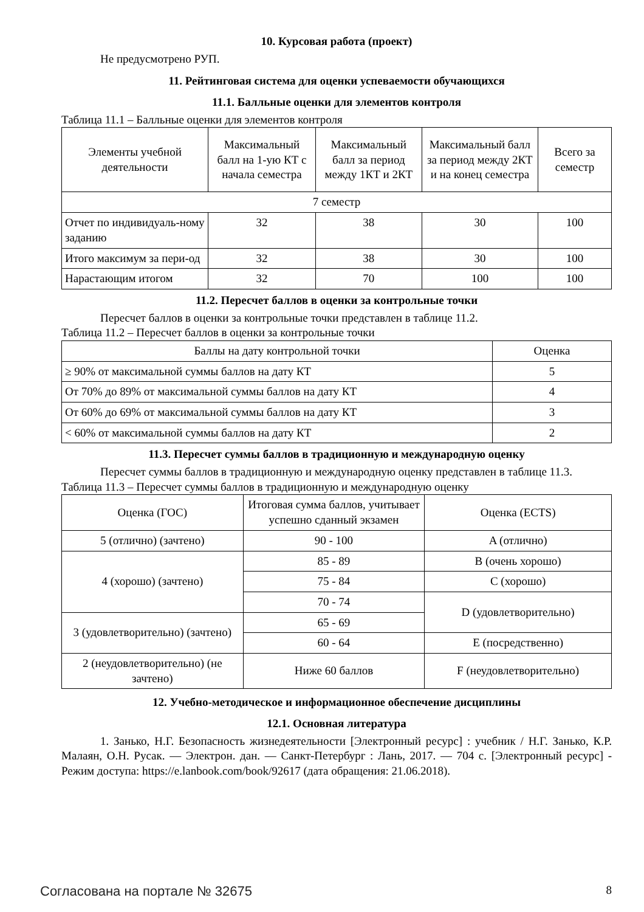10. Курсовая работа (проект)
Не предусмотрено РУП.
11. Рейтинговая система для оценки успеваемости обучающихся
11.1. Балльные оценки для элементов контроля
Таблица 11.1 – Балльные оценки для элементов контроля
| Элементы учебной деятельности | Максимальный балл на 1-ую КТ с начала семестра | Максимальный балл за период между 1КТ и 2КТ | Максимальный балл за период между 2КТ и на конец семестра | Всего за семестр |
| --- | --- | --- | --- | --- |
| 7 семестр | | | | |
| Отчет по индивидуаль-ному заданию | 32 | 38 | 30 | 100 |
| Итого максимум за пери-од | 32 | 38 | 30 | 100 |
| Нарастающим итогом | 32 | 70 | 100 | 100 |
11.2. Пересчет баллов в оценки за контрольные точки
Пересчет баллов в оценки за контрольные точки представлен в таблице 11.2.
Таблица 11.2 – Пересчет баллов в оценки за контрольные точки
| Баллы на дату контрольной точки | Оценка |
| --- | --- |
| ≥ 90% от максимальной суммы баллов на дату КТ | 5 |
| От 70% до 89% от максимальной суммы баллов на дату КТ | 4 |
| От 60% до 69% от максимальной суммы баллов на дату КТ | 3 |
| < 60% от максимальной суммы баллов на дату КТ | 2 |
11.3. Пересчет суммы баллов в традиционную и международную оценку
Пересчет суммы баллов в традиционную и международную оценку представлен в таблице 11.3.
Таблица 11.3 – Пересчет суммы баллов в традиционную и международную оценку
| Оценка (ГОС) | Итоговая сумма баллов, учитывает успешно сданный экзамен | Оценка (ECTS) |
| --- | --- | --- |
| 5 (отлично) (зачтено) | 90 - 100 | A (отлично) |
| 4 (хорошо) (зачтено) | 85 - 89 | B (очень хорошо) |
| | 75 - 84 | C (хорошо) |
| | 70 - 74 | D (удовлетворительно) |
| 3 (удовлетворительно) (зачтено) | 65 - 69 | |
| | 60 - 64 | E (посредственно) |
| 2 (неудовлетворительно) (не зачтено) | Ниже 60 баллов | F (неудовлетворительно) |
12. Учебно-методическое и информационное обеспечение дисциплины
12.1. Основная литература
1. Занько, Н.Г. Безопасность жизнедеятельности [Электронный ресурс] : учебник / Н.Г. Занько, К.Р. Малаян, О.Н. Русак. — Электрон. дан. — Санкт-Петербург : Лань, 2017. — 704 с. [Электронный ресурс] - Режим доступа: https://e.lanbook.com/book/92617 (дата обращения: 21.06.2018).
Согласована на портале № 32675 8